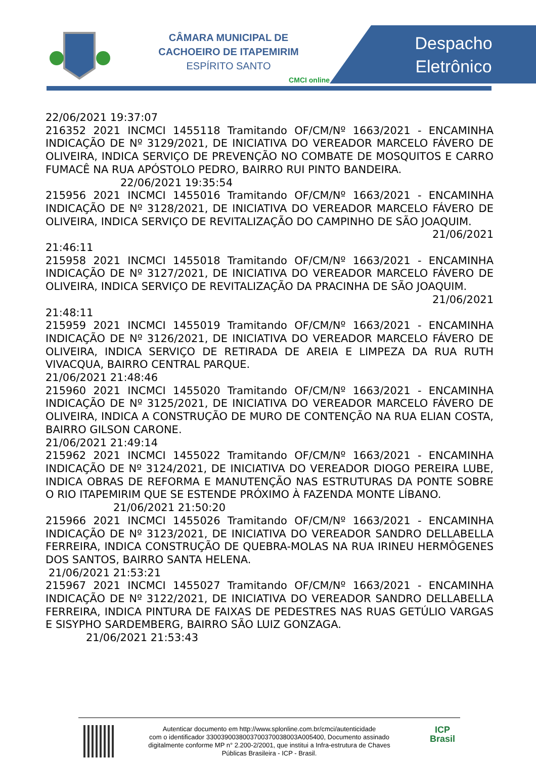CÂMARA MUNICIPAL DE
CACHOEIRO DE ITAPEMIRIM
ESPÍRITO SANTO
CMCI online
Despacho
Eletrônico
22/06/2021 19:37:07
216352 2021 INCMCI 1455118 Tramitando OF/CM/Nº 1663/2021 - ENCAMINHA INDICAÇÃO DE Nº 3129/2021, DE INICIATIVA DO VEREADOR MARCELO FÁVERO DE OLIVEIRA, INDICA SERVIÇO DE PREVENÇÃO NO COMBATE DE MOSQUITOS E CARRO FUMACÊ NA RUA APÓSTOLO PEDRO, BAIRRO RUI PINTO BANDEIRA.
22/06/2021 19:35:54
215956 2021 INCMCI 1455016 Tramitando OF/CM/Nº 1663/2021 - ENCAMINHA INDICAÇÃO DE Nº 3128/2021, DE INICIATIVA DO VEREADOR MARCELO FÁVERO DE OLIVEIRA, INDICA SERVIÇO DE REVITALIZAÇÃO DO CAMPINHO DE SÃO JOAQUIM.
21/06/2021
21:46:11
215958 2021 INCMCI 1455018 Tramitando OF/CM/Nº 1663/2021 - ENCAMINHA INDICAÇÃO DE Nº 3127/2021, DE INICIATIVA DO VEREADOR MARCELO FÁVERO DE OLIVEIRA, INDICA SERVIÇO DE REVITALIZAÇÃO DA PRACINHA DE SÃO JOAQUIM.
21/06/2021
21:48:11
215959 2021 INCMCI 1455019 Tramitando OF/CM/Nº 1663/2021 - ENCAMINHA INDICAÇÃO DE Nº 3126/2021, DE INICIATIVA DO VEREADOR MARCELO FÁVERO DE OLIVEIRA, INDICA SERVIÇO DE RETIRADA DE AREIA E LIMPEZA DA RUA RUTH VIVACQUA, BAIRRO CENTRAL PARQUE.
21/06/2021 21:48:46
215960 2021 INCMCI 1455020 Tramitando OF/CM/Nº 1663/2021 - ENCAMINHA INDICAÇÃO DE Nº 3125/2021, DE INICIATIVA DO VEREADOR MARCELO FÁVERO DE OLIVEIRA, INDICA A CONSTRUÇÃO DE MURO DE CONTENÇÃO NA RUA ELIAN COSTA, BAIRRO GILSON CARONE.
21/06/2021 21:49:14
215962 2021 INCMCI 1455022 Tramitando OF/CM/Nº 1663/2021 - ENCAMINHA INDICAÇÃO DE Nº 3124/2021, DE INICIATIVA DO VEREADOR DIOGO PEREIRA LUBE, INDICA OBRAS DE REFORMA E MANUTENÇÃO NAS ESTRUTURAS DA PONTE SOBRE O RIO ITAPEMIRIM QUE SE ESTENDE PRÓXIMO À FAZENDA MONTE LÍBANO.
21/06/2021 21:50:20
215966 2021 INCMCI 1455026 Tramitando OF/CM/Nº 1663/2021 - ENCAMINHA INDICAÇÃO DE Nº 3123/2021, DE INICIATIVA DO VEREADOR SANDRO DELLABELLA FERREIRA, INDICA CONSTRUÇÃO DE QUEBRA-MOLAS NA RUA IRINEU HERMÔGENES DOS SANTOS, BAIRRO SANTA HELENA.
21/06/2021 21:53:21
215967 2021 INCMCI 1455027 Tramitando OF/CM/Nº 1663/2021 - ENCAMINHA INDICAÇÃO DE Nº 3122/2021, DE INICIATIVA DO VEREADOR SANDRO DELLABELLA FERREIRA, INDICA PINTURA DE FAIXAS DE PEDESTRES NAS RUAS GETÚLIO VARGAS E SISYPHO SARDEMBERG, BAIRRO SÃO LUIZ GONZAGA.
21/06/2021 21:53:43
Autenticar documento em http://www.splonline.com.br/cmci/autenticidade
com o identificador 3300390038003700370038003A005400, Documento assinado
digitalmente conforme MP n° 2.200-2/2001, que institui a Infra-estrutura de Chaves
Públicas Brasileira - ICP - Brasil.
ICP
Brasil